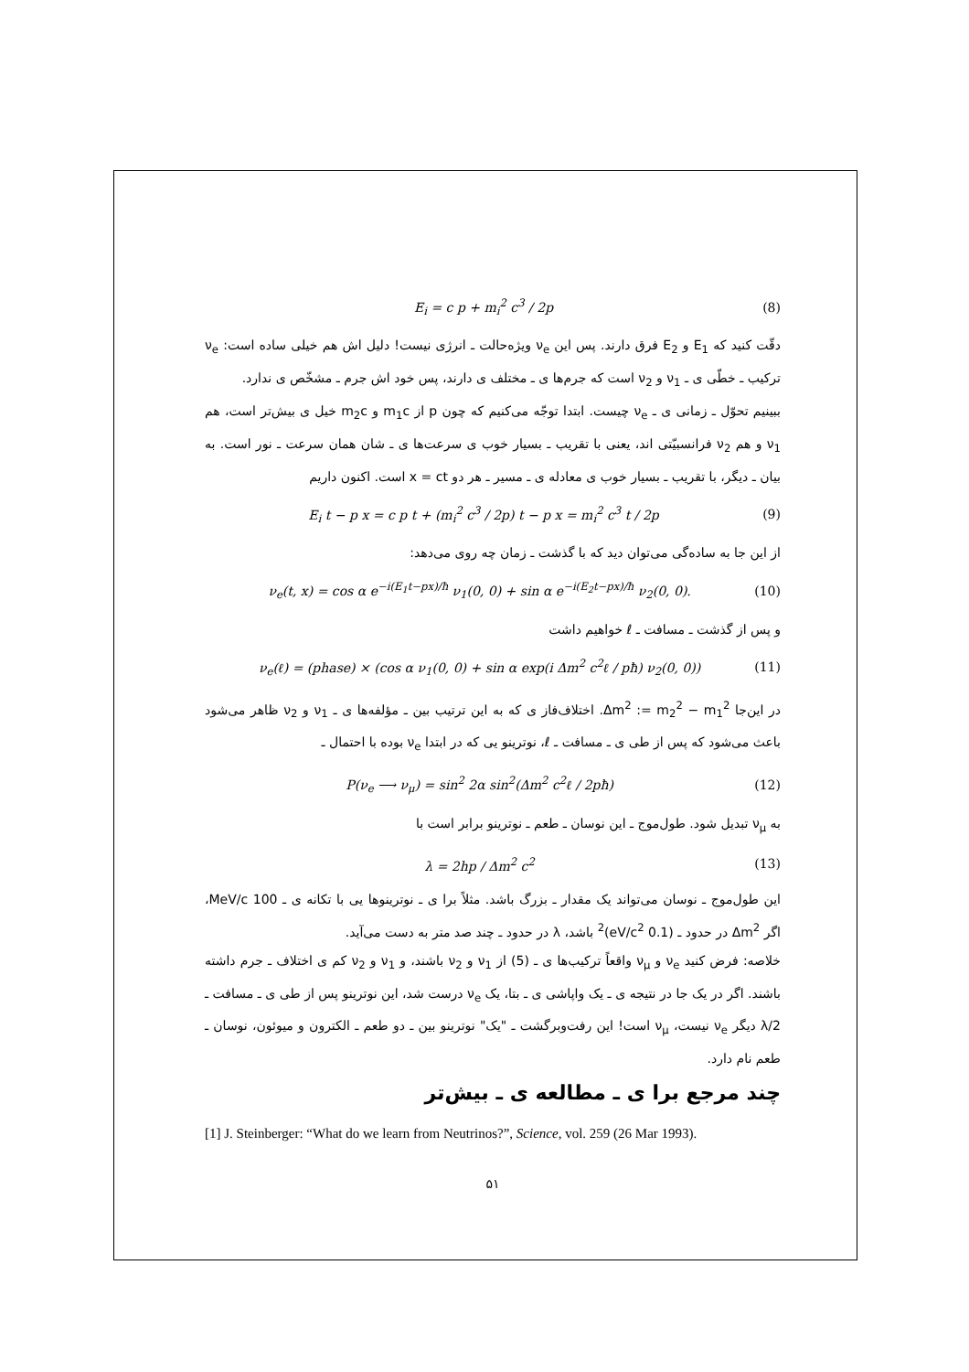E<sub>i</sub> = c p + m<sub>i</sub><sup>2</sup> c<sup>3</sup> / 2p (8)
دقّت کنید که E<sub>1</sub> و E<sub>2</sub> فرق دارند. پس این ν<sub>e</sub> ویژه‌حالت ـ انرژی نیست! دلیل اش هم خیلی ساده است: ν<sub>e</sub> ترکیب ـ خطّی ی ـ ν<sub>1</sub> و ν<sub>2</sub> است که جرم‌ها ی ـ مختلف ی دارند، پس خود اش جرم ـ مشخّص ی ندارد.
ببینیم تحوّل ـ زمانی ی ـ ν<sub>e</sub> چیست. ابتدا توجّه می‌کنیم که چون p از m<sub>1</sub>c و m<sub>2</sub>c خیل ی بیش‌تر است، هم ν<sub>1</sub> و هم ν<sub>2</sub> فرانسبیّتی اند، یعنی با تقریب ـ بسیار خوب ی سرعت‌ها ی ـ شان همان سرعت ـ نور است. به بیان ـ دیگر، با تقریب ـ بسیار خوب ی معادله ی ـ مسیر ـ هر دو x = ct است. اکنون داریم
E<sub>i</sub> t − p x = c p t + (m<sub>i</sub><sup>2</sup> c<sup>3</sup> / 2p) t − p x = m<sub>i</sub><sup>2</sup> c<sup>3</sup> t / 2p (9)
از این جا به ساده‌گی می‌توان دید که با گذشت ـ زمان چه روی می‌دهد:
ν<sub>e</sub>(t, x) = cos α e<sup>−i(E<sub>1</sub>t−px)/ħ</sup> ν<sub>1</sub>(0, 0) + sin α e<sup>−i(E<sub>2</sub>t−px)/ħ</sup> ν<sub>2</sub>(0, 0). (10)
و پس از گذشت ـ مسافت ـ ℓ خواهیم داشت
ν<sub>e</sub>(ℓ) = (phase) × (cos α ν<sub>1</sub>(0, 0) + sin α exp(i Δm<sup>2</sup> c<sup>2</sup>ℓ / pħ) ν<sub>2</sub>(0, 0)) (11)
در این‌جا Δm<sup>2</sup> := m<sub>2</sub><sup>2</sup> − m<sub>1</sub><sup>2</sup>. اختلاف‌فاز ی که به این ترتیب بین ـ مؤلفه‌ها ی ـ ν<sub>1</sub> و ν<sub>2</sub> ظاهر می‌شود باعث می‌شود که پس از طی ی ـ مسافت ـ ℓ، نوترینو یی که در ابتدا ν<sub>e</sub> بوده با احتمال ـ
P(ν<sub>e</sub> ⟶ ν<sub>μ</sub>) = sin<sup>2</sup> 2α sin<sup>2</sup>(Δm<sup>2</sup> c<sup>2</sup>ℓ / 2pħ) (12)
به ν<sub>μ</sub> تبدیل شود. طول‌موج ـ این نوسان ـ طعم ـ نوترینو برابر است با
λ = 2hp / Δm<sup>2</sup> c<sup>2</sup> (13)
این طول‌موج ـ نوسان می‌تواند یک مقدار ـ بزرگ باشد. مثلاً برا ی ـ نوترینوها یی با تکانه ی ـ 100 MeV/c، اگر Δm<sup>2</sup> در حدود ـ (0.1 eV/c<sup>2</sup>)<sup>2</sup> باشد، λ در حدود ـ چند صد متر به دست می‌آید.
خلاصه: فرض کنید ν<sub>e</sub> و ν<sub>μ</sub> واقعاً ترکیب‌ها ی ـ (5) از ν<sub>1</sub> و ν<sub>2</sub> باشند، و ν<sub>1</sub> و ν<sub>2</sub> کم ی اختلاف ـ جرم داشته باشند. اگر در یک جا در نتیجه ی ـ یک واپاشی ی ـ بتا، یک ν<sub>e</sub> درست شد، این نوترینو پس از طی ی ـ مسافت ـ λ/2 دیگر ν<sub>e</sub> نیست، ν<sub>μ</sub> است! این رفت‌وبرگشت ـ "یک" نوترینو بین ـ دو طعم ـ الکترون و میوئون، نوسان ـ طعم نام دارد.
چند مرجع برا ی ـ مطالعه ی ـ بیش‌تر
[1] J. Steinberger: “What do we learn from Neutrinos?”, Science, vol. 259 (26 Mar 1993).
۵۱